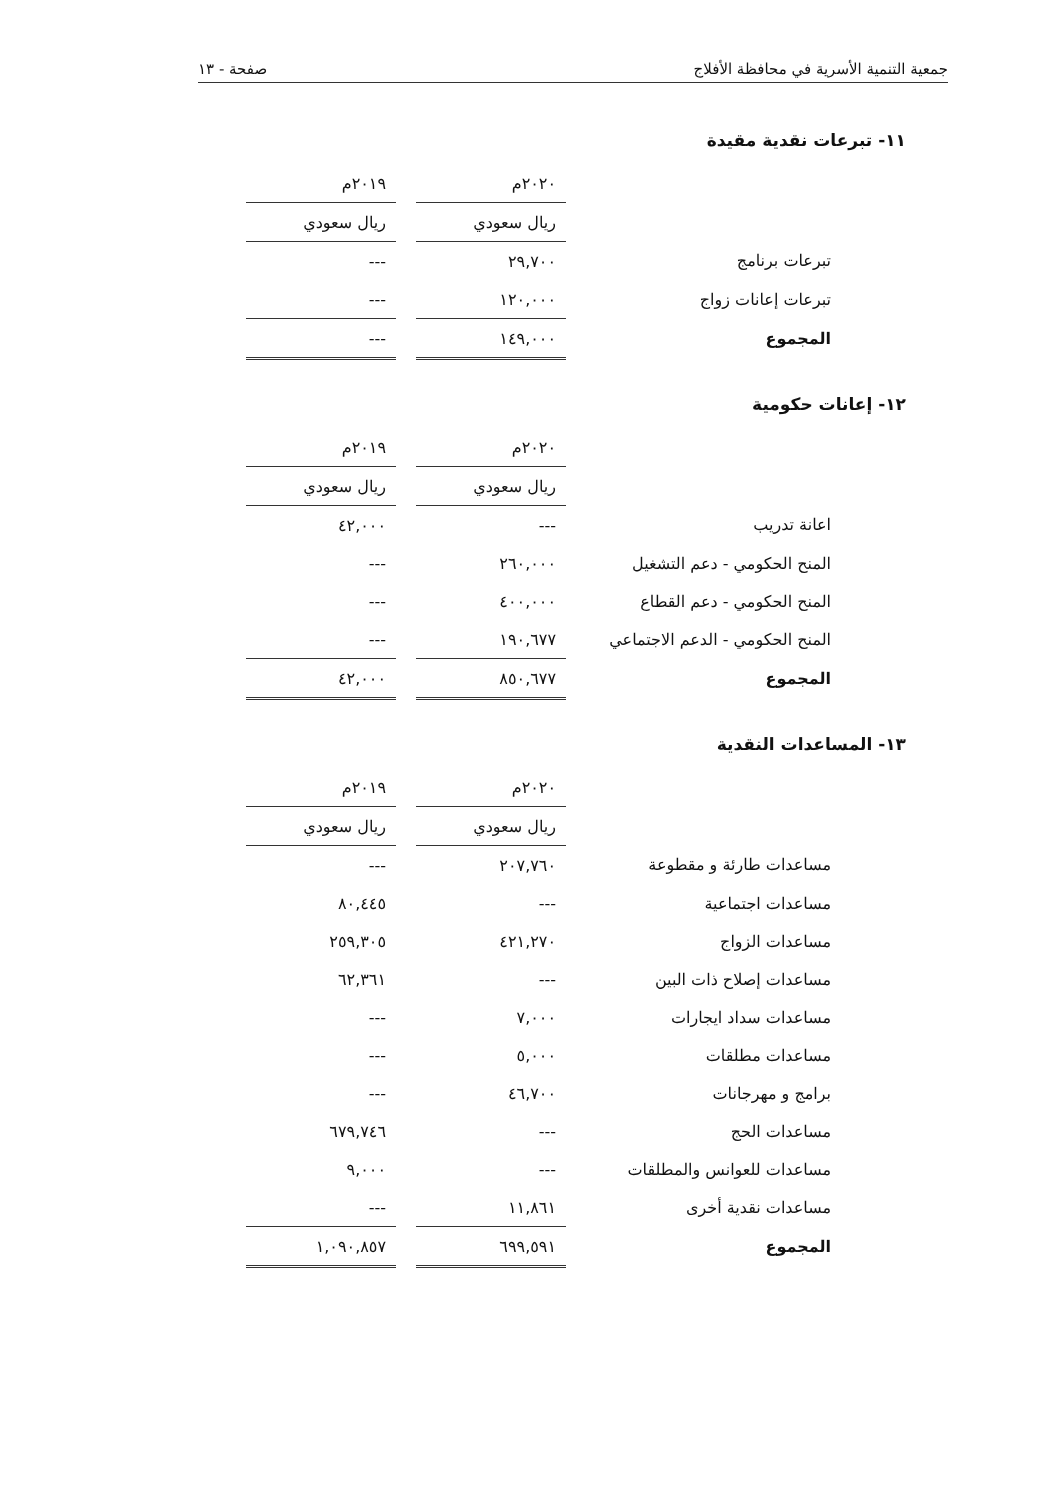جمعية التنمية الأسرية في محافظة الأفلاج صفحة - ١٣
١١- تبرعات نقدية مقيدة
| | ٢٠٢٠م | | ٢٠١٩م |
| | ريال سعودي | | ريال سعودي |
| تبرعات برنامج | ٢٩,٧٠٠ | | --- |
| تبرعات إعانات زواج | ١٢٠,٠٠٠ | | --- |
| المجموع | ١٤٩,٠٠٠ | | --- |
١٢- إعانات حكومية
| | ٢٠٢٠م | | ٢٠١٩م |
| | ريال سعودي | | ريال سعودي |
| اعانة تدريب | --- | | ٤٢,٠٠٠ |
| المنح الحكومي - دعم التشغيل | ٢٦٠,٠٠٠ | | --- |
| المنح الحكومي - دعم القطاع | ٤٠٠,٠٠٠ | | --- |
| المنح الحكومي - الدعم الاجتماعي | ١٩٠,٦٧٧ | | --- |
| المجموع | ٨٥٠,٦٧٧ | | ٤٢,٠٠٠ |
١٣- المساعدات النقدية
| | ٢٠٢٠م | | ٢٠١٩م |
| | ريال سعودي | | ريال سعودي |
| مساعدات طارئة و مقطوعة | ٢٠٧,٧٦٠ | | --- |
| مساعدات اجتماعية | --- | | ٨٠,٤٤٥ |
| مساعدات الزواج | ٤٢١,٢٧٠ | | ٢٥٩,٣٠٥ |
| مساعدات إصلاح ذات البين | --- | | ٦٢,٣٦١ |
| مساعدات سداد ايجارات | ٧,٠٠٠ | | --- |
| مساعدات مطلقات | ٥,٠٠٠ | | --- |
| برامج و مهرجانات | ٤٦,٧٠٠ | | --- |
| مساعدات الحج | --- | | ٦٧٩,٧٤٦ |
| مساعدات للعوانس والمطلقات | --- | | ٩,٠٠٠ |
| مساعدات نقدية أخرى | ١١,٨٦١ | | --- |
| المجموع | ٦٩٩,٥٩١ | | ١,٠٩٠,٨٥٧ |